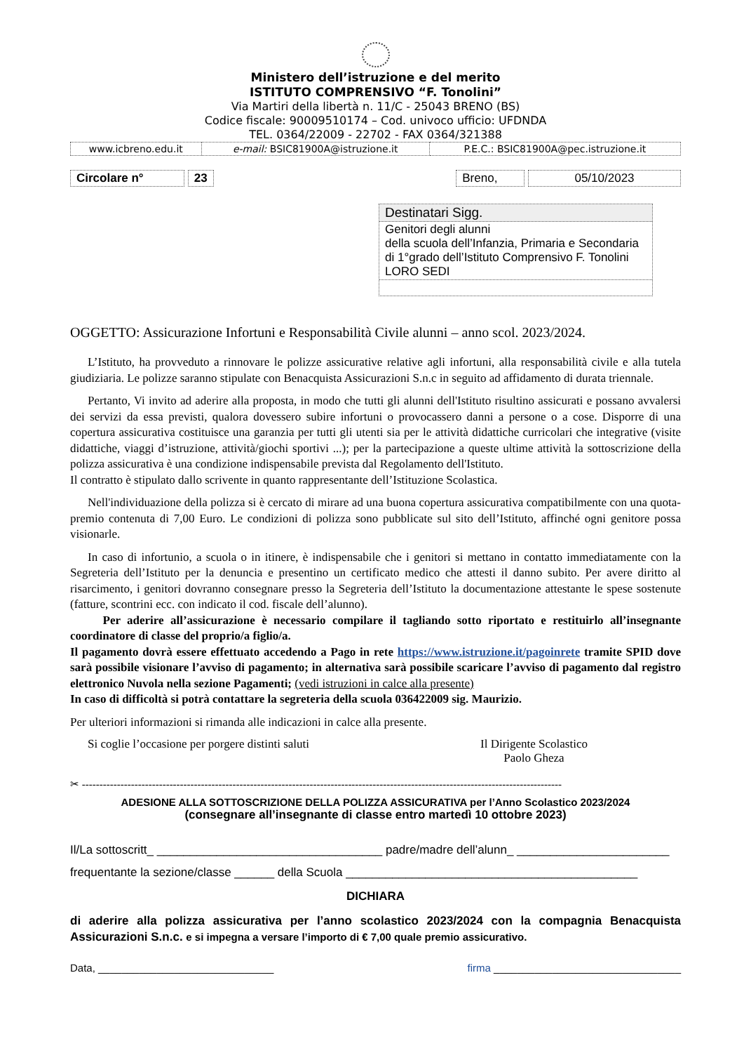Ministero dell’istruzione e del merito
ISTITUTO COMPRENSIVO “F. Tonolini”
Via Martiri della libertà n. 11/C - 25043 BRENO (BS)
Codice fiscale: 90009510174 – Cod. univoco ufficio: UFDNDA
TEL. 0364/22009 - 22702 - FAX 0364/321388
| www.icbreno.edu.it | e-mail: BSIC81900A@istruzione.it | P.E.C.: BSIC81900A@pec.istruzione.it |
Circolare n° 23 Breno, 05/10/2023
Destinatari Sigg.
Genitori degli alunni
della scuola dell’Infanzia, Primaria e Secondaria di 1°grado dell’Istituto Comprensivo F. Tonolini
LORO SEDI
OGGETTO: Assicurazione Infortuni e Responsabilità Civile alunni – anno scol. 2023/2024.
L’Istituto, ha provveduto a rinnovare le polizze assicurative relative agli infortuni, alla responsabilità civile e alla tutela giudiziaria. Le polizze saranno stipulate con Benacquista Assicurazioni S.n.c in seguito ad affidamento di durata triennale.
Pertanto, Vi invito ad aderire alla proposta, in modo che tutti gli alunni dell'Istituto risultino assicurati e possano avvalersi dei servizi da essa previsti, qualora dovessero subire infortuni o provocassero danni a persone o a cose. Disporre di una copertura assicurativa costituisce una garanzia per tutti gli utenti sia per le attività didattiche curricolari che integrative (visite didattiche, viaggi d’istruzione, attività/giochi sportivi ...); per la partecipazione a queste ultime attività la sottoscrizione della polizza assicurativa è una condizione indispensabile prevista dal Regolamento dell'Istituto.
Il contratto è stipulato dallo scrivente in quanto rappresentante dell’Istituzione Scolastica.
Nell'individuazione della polizza si è cercato di mirare ad una buona copertura assicurativa compatibilmente con una quota-premio contenuta di 7,00 Euro. Le condizioni di polizza sono pubblicate sul sito dell’Istituto, affinché ogni genitore possa visionarle.
In caso di infortunio, a scuola o in itinere, è indispensabile che i genitori si mettano in contatto immediatamente con la Segreteria dell’Istituto per la denuncia e presentino un certificato medico che attesti il danno subito. Per avere diritto al risarcimento, i genitori dovranno consegnare presso la Segreteria dell’Istituto la documentazione attestante le spese sostenute (fatture, scontrini ecc. con indicato il cod. fiscale dell’alunno).
Per aderire all’assicurazione è necessario compilare il tagliando sotto riportato e restituirlo all’insegnante coordinatore di classe del proprio/a figlio/a.
Il pagamento dovrà essere effettuato accedendo a Pago in rete https://www.istruzione.it/pagoinrete tramite SPID dove sarà possibile visionare l’avviso di pagamento; in alternativa sarà possibile scaricare l’avviso di pagamento dal registro elettronico Nuvola nella sezione Pagamenti; (vedi istruzioni in calce alla presente)
In caso di difficoltà si potrà contattare la segreteria della scuola 036422009 sig. Maurizio.
Per ulteriori informazioni si rimanda alle indicazioni in calce alla presente.
Si coglie l’occasione per porgere distinti saluti Il Dirigente Scolastico
Paolo Gheza
✂ -----------------------------------------------------------------------------------------------------------------------------------------
ADESIONE ALLA SOTTOSCRIZIONE DELLA POLIZZA ASSICURATIVA per l’Anno Scolastico 2023/2024
(consegnare all’insegnante di classe entro martedì 10 ottobre 2023)
Il/La sottoscritt_ __________________________________ padre/madre dell’alunn_ _______________________
frequentante la sezione/classe ______ della Scuola ____________________________________________
DICHIARA
di aderire alla polizza assicurativa per l’anno scolastico 2023/2024 con la compagnia Benacquista Assicurazioni S.n.c. e si impegna a versare l’importo di € 7,00 quale premio assicurativo.
Data, ______________________________ firma ________________________________